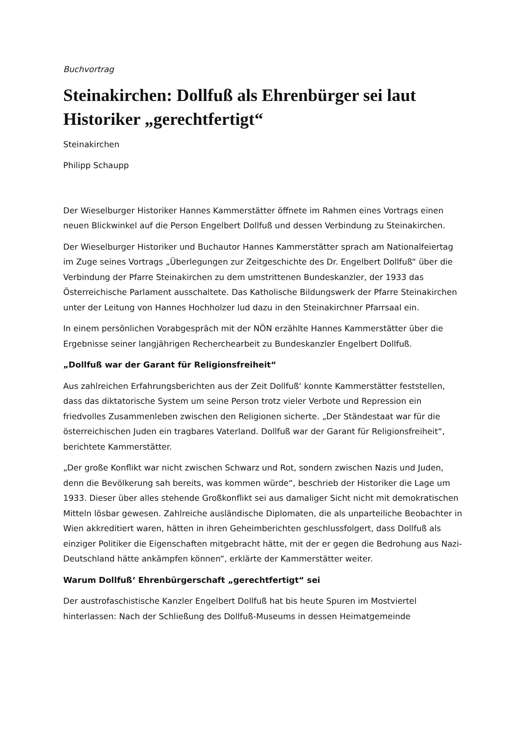Buchvortrag
Steinakirchen: Dollfuß als Ehrenbürger sei laut Historiker „gerechtfertigt“
Steinakirchen
Philipp Schaupp
Der Wieselburger Historiker Hannes Kammerstätter öffnete im Rahmen eines Vortrags einen neuen Blickwinkel auf die Person Engelbert Dollfuß und dessen Verbindung zu Steinakirchen.
Der Wieselburger Historiker und Buchautor Hannes Kammerstätter sprach am Nationalfeiertag im Zuge seines Vortrags „Überlegungen zur Zeitgeschichte des Dr. Engelbert Dollfuß“ über die Verbindung der Pfarre Steinakirchen zu dem umstrittenen Bundeskanzler, der 1933 das Österreichische Parlament ausschaltete. Das Katholische Bildungswerk der Pfarre Steinakirchen unter der Leitung von Hannes Hochholzer lud dazu in den Steinakirchner Pfarrsaal ein.
In einem persönlichen Vorabgespräch mit der NÖN erzählte Hannes Kammerstätter über die Ergebnisse seiner langjährigen Recherchearbeit zu Bundeskanzler Engelbert Dollfuß.
„Dollfuß war der Garant für Religionsfreiheit“
Aus zahlreichen Erfahrungsberichten aus der Zeit Dollfuß‘ konnte Kammerstätter feststellen, dass das diktatorische System um seine Person trotz vieler Verbote und Repression ein friedvolles Zusammenleben zwischen den Religionen sicherte. „Der Ständestaat war für die österreichischen Juden ein tragbares Vaterland. Dollfuß war der Garant für Religionsfreiheit“, berichtete Kammerstätter.
„Der große Konflikt war nicht zwischen Schwarz und Rot, sondern zwischen Nazis und Juden, denn die Bevölkerung sah bereits, was kommen würde“, beschrieb der Historiker die Lage um 1933. Dieser über alles stehende Großkonflikt sei aus damaliger Sicht nicht mit demokratischen Mitteln lösbar gewesen. Zahlreiche ausländische Diplomaten, die als unparteiliche Beobachter in Wien akkreditiert waren, hätten in ihren Geheimberichten geschlussfolgert, dass Dollfuß als einziger Politiker die Eigenschaften mitgebracht hätte, mit der er gegen die Bedrohung aus Nazi-Deutschland hätte ankämpfen können“, erklärte der Kammerstätter weiter.
Warum Dollfuß‘ Ehrenbürgerschaft „gerechtfertigt“ sei
Der austrofaschistische Kanzler Engelbert Dollfuß hat bis heute Spuren im Mostviertel hinterlassen: Nach der Schließung des Dollfuß-Museums in dessen Heimatgemeinde